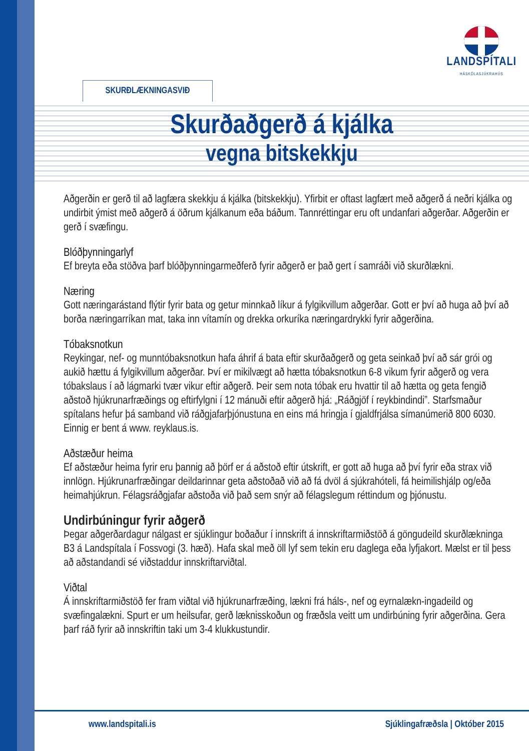LANDSPÍTALI
HÁSKÓLASJÚKRAHÚS
SKURÐLÆKNINGASVIÐ
Skurðaðgerð á kjálka
vegna bitskekkju
Aðgerðin er gerð til að lagfæra skekkju á kjálka (bitskekkju). Yfirbit er oftast lagfært með aðgerð á neðri kjálka og undirbit ýmist með aðgerð á öðrum kjálkanum eða báðum. Tannréttingar eru oft undanfari aðgerðar. Aðgerðin er gerð í svæfingu.
Blóðþynningarlyf
Ef breyta eða stöðva þarf blóðþynningarmeðferð fyrir aðgerð er það gert í samráði við skurðlækni.
Næring
Gott næringarástand flýtir fyrir bata og getur minnkað líkur á fylgikvillum aðgerðar. Gott er því að huga að því að borða næringarríkan mat, taka inn vítamín og drekka orkuríka næringardrykki fyrir aðgerðina.
Tóbaksnotkun
Reykingar, nef- og munntóbaksnotkun hafa áhrif á bata eftir skurðaðgerð og geta seinkað því að sár grói og aukið hættu á fylgikvillum aðgerðar. Því er mikilvægt að hætta tóbaksnotkun 6-8 vikum fyrir aðgerð og vera tóbakslaus í að lágmarki tvær vikur eftir aðgerð. Þeir sem nota tóbak eru hvattir til að hætta og geta fengið aðstoð hjúkrunarfræðings og eftirfylgni í 12 mánuði eftir aðgerð hjá: „Ráðgjöf í reykbindindi”. Starfsmaður spítalans hefur þá samband við ráðgjafarþjónustuna en eins má hringja í gjaldfrjálsa símanúmerið 800 6030. Einnig er bent á www. reyklaus.is.
Aðstæður heima
Ef aðstæður heima fyrir eru þannig að þörf er á aðstoð eftir útskrift, er gott að huga að því fyrir eða strax við innlögn. Hjúkrunarfræðingar deildarinnar geta aðstoðað við að fá dvöl á sjúkrahóteli, fá heimilishjálp og/eða heimahjúkrun. Félagsráðgjafar aðstoða við það sem snýr að félagslegum réttindum og þjónustu.
Undirbúningur fyrir aðgerð
Þegar aðgerðardagur nálgast er sjúklingur boðaður í innskrift á innskriftarmiðstöð á göngudeild skurðlækninga B3 á Landspítala í Fossvogi (3. hæð). Hafa skal með öll lyf sem tekin eru daglega eða lyfjakort. Mælst er til þess að aðstandandi sé viðstaddur innskriftarviðtal.
Viðtal
Á innskriftarmiðstöð fer fram viðtal við hjúkrunarfræðing, lækni frá háls-, nef og eyrnalækn-ingadeild og svæfingalækni. Spurt er um heilsufar, gerð læknisskoðun og fræðsla veitt um undirbúning fyrir aðgerðina. Gera þarf ráð fyrir að innskriftin taki um 3-4 klukkustundir.
www.landspitali.is Sjúklingafræðsla | Október 2015